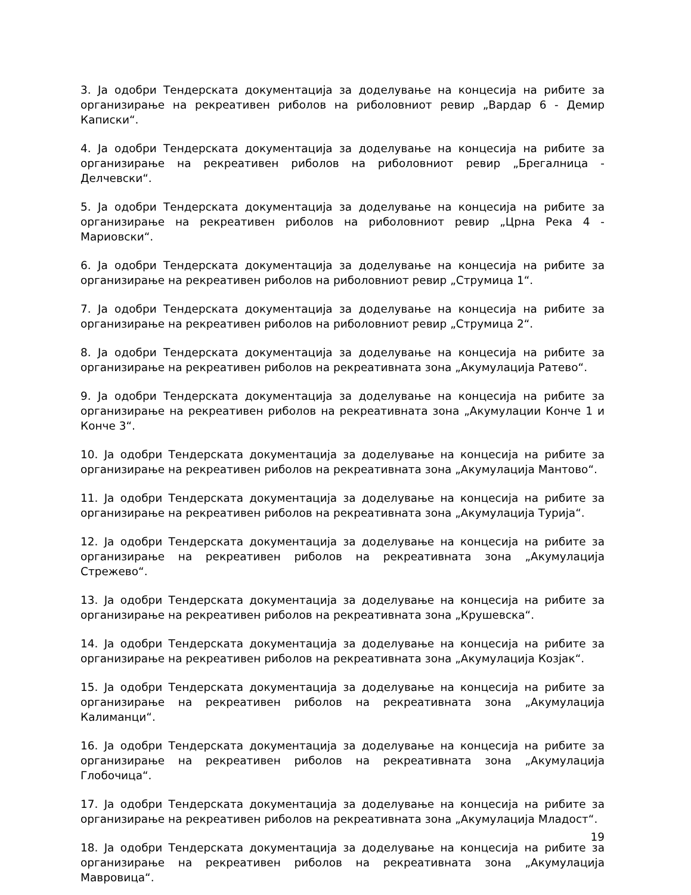3. Ја одобри Тендерската документација за доделување на концесија на рибите за организирање на рекреативен риболов на риболовниот ревир „Вардар 6 - Демир Каписки“.
4. Ја одобри Тендерската документација за доделување на концесија на рибите за организирање на рекреативен риболов на риболовниот ревир „Брегалница - Делчевски“.
5. Ја одобри Тендерската документација за доделување на концесија на рибите за организирање на рекреативен риболов на риболовниот ревир „Црна Река 4 - Мариовски“.
6. Ја одобри Тендерската документација за доделување на концесија на рибите за организирање на рекреативен риболов на риболовниот ревир „Струмица 1“.
7. Ја одобри Тендерската документација за доделување на концесија на рибите за организирање на рекреативен риболов на риболовниот ревир „Струмица 2“.
8. Ја одобри Тендерската документација за доделување на концесија на рибите за организирање на рекреативен риболов на рекреативната зона „Акумулација Ратево“.
9. Ја одобри Тендерската документација за доделување на концесија на рибите за организирање на рекреативен риболов на рекреативната зона „Акумулации Конче 1 и Конче 3“.
10. Ја одобри Тендерската документација за доделување на концесија на рибите за организирање на рекреативен риболов на рекреативната зона „Акумулација Мантово“.
11. Ја одобри Тендерската документација за доделување на концесија на рибите за организирање на рекреативен риболов на рекреативната зона „Акумулација Турија“.
12. Ја одобри Тендерската документација за доделување на концесија на рибите за организирање на рекреативен риболов на рекреативната зона „Акумулација Стрежево“.
13. Ја одобри Тендерската документација за доделување на концесија на рибите за организирање на рекреативен риболов на рекреативната зона „Крушевска“.
14. Ја одобри Тендерската документација за доделување на концесија на рибите за организирање на рекреативен риболов на рекреативната зона „Акумулација Козјак“.
15. Ја одобри Тендерската документација за доделување на концесија на рибите за организирање на рекреативен риболов на рекреативната зона „Акумулација Калиманци“.
16. Ја одобри Тендерската документација за доделување на концесија на рибите за организирање на рекреативен риболов на рекреативната зона „Акумулација Глобочица“.
17. Ја одобри Тендерската документација за доделување на концесија на рибите за организирање на рекреативен риболов на рекреативната зона „Акумулација Младост“.
18. Ја одобри Тендерската документација за доделување на концесија на рибите за организирање на рекреативен риболов на рекреативната зона „Акумулација Мавровица“.
19